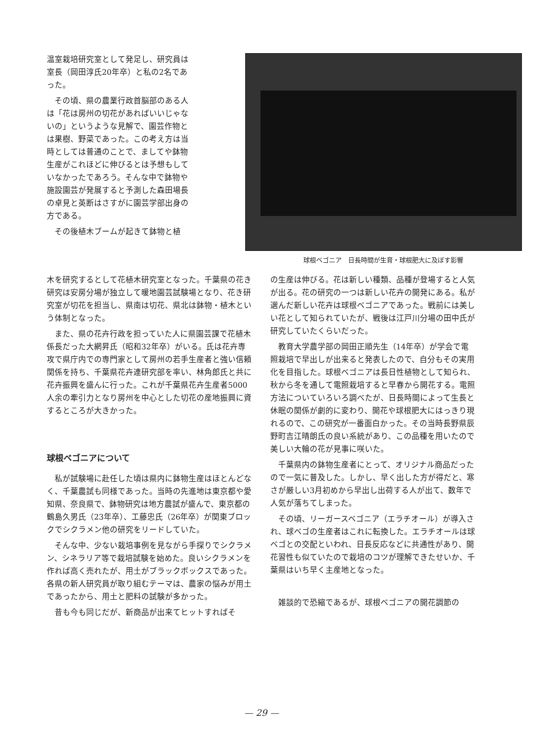温室栽培研究室として発足し、研究員は室長（岡田淳氏20年卒）と私の2名であった。
その頃、県の農業行政首脳部のある人は「花は房州の切花があればいいじゃないの」というような見解で、園芸作物とは果樹、野菜であった。この考え方は当時としては普通のことで、ましてや鉢物生産がこれほどに伸びるとは予想もしていなかったであろう。そんな中で鉢物や施設園芸が発展すると予測した森田場長の卓見と英断はさすがに園芸学部出身の方である。
その後植木ブームが起きて鉢物と植
球根ベゴニア　日長時間が生育・球根肥大に及ぼす影響
木を研究するとして花植木研究室となった。千葉県の花き研究は安房分場が独立して暖地園芸試験場となり、花き研究室が切花を担当し、県南は切花、県北は鉢物・植木という体制となった。
また、県の花卉行政を担っていた人に県園芸課で花植木係長だった大網昇氏（昭和32年卒）がいる。氏は花卉専攻で県庁内での専門家として房州の若手生産者と強い信頼関係を持ち、千葉県花卉連研究部を率い、林角郎氏と共に花卉振興を盛んに行った。これが千葉県花卉生産者5000人余の牽引力となり房州を中心とした切花の産地振興に資するところが大きかった。
球根ベゴニアについて
私が試験場に赴任した頃は県内に鉢物生産はほとんどなく、千葉農試も同様であった。当時の先進地は東京都や愛知県、奈良県で、鉢物研究は地方農試が盛んで、東京都の鶴島久男氏（23年卒）、工藤忠氏（26年卒）が関東ブロックでシクラメン他の研究をリードしていた。
そんな中、少ない栽培事例を見ながら手探りでシクラメン、シネラリア等で栽培試験を始めた。良いシクラメンを作れば高く売れたが、用土がブラックボックスであった。各県の新人研究員が取り組むテーマは、農家の悩みが用土であったから、用土と肥料の試験が多かった。
昔も今も同じだが、新商品が出来てヒットすればそ
の生産は伸びる。花は新しい種類、品種が登場すると人気が出る。花の研究の一つは新しい花卉の開発にある。私が選んだ新しい花卉は球根ベゴニアであった。戦前には美しい花として知られていたが、戦後は江戸川分場の田中氏が研究していたくらいだった。
教育大学農学部の岡田正順先生（14年卒）が学会で電照栽培で早出しが出来ると発表したので、自分もその実用化を目指した。球根ベゴニアは長日性植物として知られ、秋から冬を通して電照栽培すると早春から開花する。電照方法についていろいろ調べたが、日長時間によって生長と休眠の関係が劇的に変わり、開花や球根肥大にはっきり現れるので、この研究が一番面白かった。その当時長野県辰野町吉江晴朗氏の良い系統があり、この品種を用いたので美しい大輪の花が見事に咲いた。
千葉県内の鉢物生産者にとって、オリジナル商品だったので一気に普及した。しかし、早く出した方が得だと、寒さが厳しい3月初めから早出し出荷する人が出て、数年で人気が落ちてしまった。
その頃、リーガースベゴニア（エラチオール）が導入され、球ベゴの生産者はこれに転換した。エラチオールは球ベゴとの交配といわれ、日長反応などに共通性があり、開花習性も似ていたので栽培のコツが理解できたせいか、千葉県はいち早く主産地となった。
雑談的で恐縮であるが、球根ベゴニアの開花調節の
— 29 —